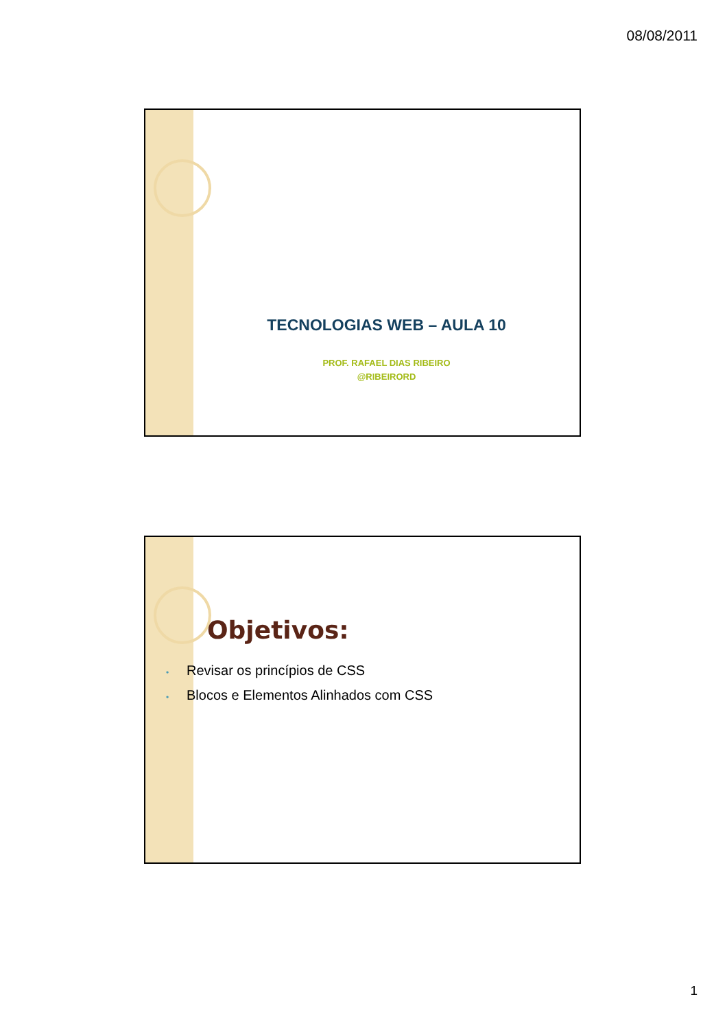08/08/2011
TECNOLOGIAS WEB – AULA 10
PROF. RAFAEL DIAS RIBEIRO
@RIBEIRORD
Objetivos:
• Revisar os princípios de CSS
• Blocos e Elementos Alinhados com CSS
1